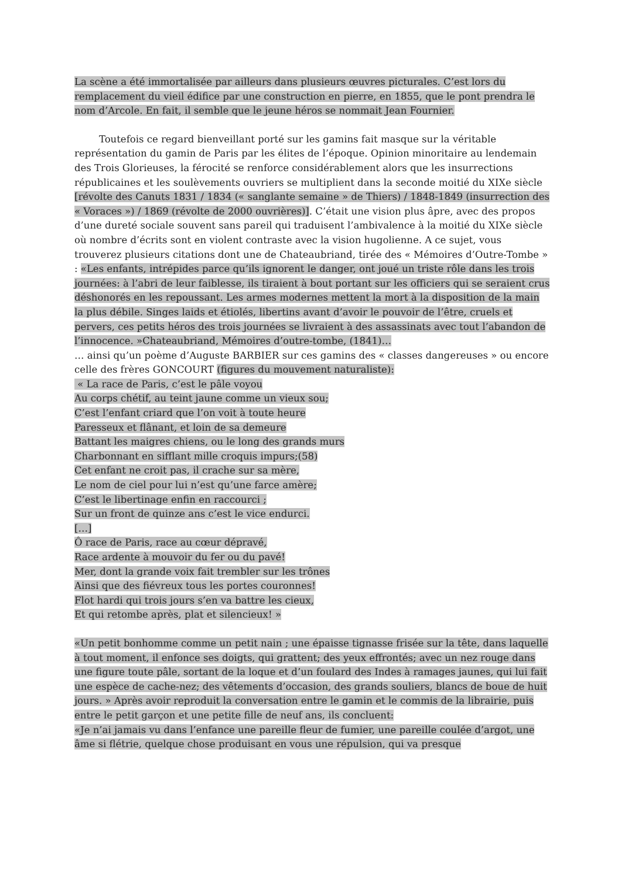La scène a été immortalisée par ailleurs dans plusieurs œuvres picturales. C’est lors du remplacement du vieil édifice par une construction en pierre, en 1855, que le pont prendra le nom d’Arcole. En fait, il semble que le jeune héros se nommait Jean Fournier.
Toutefois ce regard bienveillant porté sur les gamins fait masque sur la véritable représentation du gamin de Paris par les élites de l’époque. Opinion minoritaire au lendemain des Trois Glorieuses, la férocité se renforce considérablement alors que les insurrections républicaines et les soulèvements ouvriers se multiplient dans la seconde moitié du XIXe siècle [révolte des Canuts 1831 / 1834 (« sanglante semaine » de Thiers) / 1848-1849 (insurrection des « Voraces ») / 1869 (révolte de 2000 ouvrières)]. C’était une vision plus âpre, avec des propos d’une dureté sociale souvent sans pareil qui traduisent l’ambivalence à la moitié du XIXe siècle où nombre d’écrits sont en violent contraste avec la vision hugolienne. A ce sujet, vous trouverez plusieurs citations dont une de Chateaubriand, tirée des « Mémoires d’Outre-Tombe » : «Les enfants, intrépides parce qu’ils ignorent le danger, ont joué un triste rôle dans les trois journées: à l’abri de leur faiblesse, ils tiraient à bout portant sur les officiers qui se seraient crus déshonorés en les repoussant. Les armes modernes mettent la mort à la disposition de la main la plus débile. Singes laids et étiolés, libertins avant d’avoir le pouvoir de l’être, cruels et pervers, ces petits héros des trois journées se livraient à des assassinats avec tout l’abandon de l’innocence. »Chateaubriand, Mémoires d’outre-tombe, (1841)…
… ainsi qu’un poème d’Auguste BARBIER sur ces gamins des « classes dangereuses » ou encore celle des frères GONCOURT (figures du mouvement naturaliste):
« La race de Paris, c’est le pâle voyou
Au corps chétif, au teint jaune comme un vieux sou;
C’est l’enfant criard que l’on voit à toute heure
Paresseux et flânant, et loin de sa demeure
Battant les maigres chiens, ou le long des grands murs
Charbonnant en sifflant mille croquis impurs;(58)
Cet enfant ne croit pas, il crache sur sa mère,
Le nom de ciel pour lui n’est qu’une farce amère;
C’est le libertinage enfin en raccourci ;
Sur un front de quinze ans c’est le vice endurci.
[…]
Ô race de Paris, race au cœur dépravé,
Race ardente à mouvoir du fer ou du pavé!
Mer, dont la grande voix fait trembler sur les trônes
Ainsi que des fiévreux tous les portes couronnes!
Flot hardi qui trois jours s’en va battre les cieux,
Et qui retombe après, plat et silencieux! »
«Un petit bonhomme comme un petit nain ; une épaisse tignasse frisée sur la tête, dans laquelle à tout moment, il enfonce ses doigts, qui grattent; des yeux effrontés; avec un nez rouge dans une figure toute pâle, sortant de la loque et d’un foulard des Indes à ramages jaunes, qui lui fait une espèce de cache-nez; des vêtements d’occasion, des grands souliers, blancs de boue de huit jours. » Après avoir reproduit la conversation entre le gamin et le commis de la librairie, puis entre le petit garçon et une petite fille de neuf ans, ils concluent:
«Je n’ai jamais vu dans l’enfance une pareille fleur de fumier, une pareille coulée d’argot, une âme si flétrie, quelque chose produisant en vous une répulsion, qui va presque